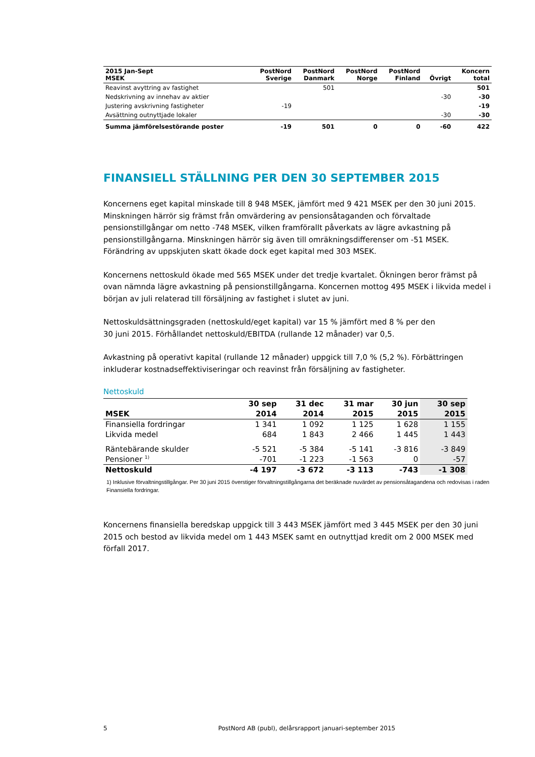| 2015 Jan-Sept MSEK | PostNord Sverige | PostNord Danmark | PostNord Norge | PostNord Finland | Övrigt | Koncern total |
| --- | --- | --- | --- | --- | --- | --- |
| Reavinst avyttring av fastighet | | 501 | | | | 501 |
| Nedskrivning av innehav av aktier | | | | | -30 | -30 |
| Justering avskrivning fastigheter | -19 | | | | | -19 |
| Avsättning outnyttjade lokaler | | | | | -30 | -30 |
| Summa jämförelsestörande poster | -19 | 501 | 0 | 0 | -60 | 422 |
FINANSIELL STÄLLNING PER DEN 30 SEPTEMBER 2015
Koncernens eget kapital minskade till 8 948 MSEK, jämfört med 9 421 MSEK per den 30 juni 2015. Minskningen härrör sig främst från omvärdering av pensionsåtaganden och förvaltade pensionstillgångar om netto -748 MSEK, vilken framförallt påverkats av lägre avkastning på pensionstillgångarna. Minskningen härrör sig även till omräkningsdifferenser om -51 MSEK. Förändring av uppskjuten skatt ökade dock eget kapital med 303 MSEK.
Koncernens nettoskuld ökade med 565 MSEK under det tredje kvartalet. Ökningen beror främst på ovan nämnda lägre avkastning på pensionstillgångarna. Koncernen mottog 495 MSEK i likvida medel i början av juli relaterad till försäljning av fastighet i slutet av juni.
Nettoskuldsättningsgraden (nettoskuld/eget kapital) var 15 % jämfört med 8 % per den
30 juni 2015. Förhållandet nettoskuld/EBITDA (rullande 12 månader) var 0,5.
Avkastning på operativt kapital (rullande 12 månader) uppgick till 7,0 % (5,2 %). Förbättringen inkluderar kostnadseffektiviseringar och reavinst från försäljning av fastigheter.
Nettoskuld
| | 30 sep | 31 dec | 31 mar | 30 jun | 30 sep |
| --- | --- | --- | --- | --- | --- |
| MSEK | 2014 | 2014 | 2015 | 2015 | 2015 |
| Finansiella fordringar | 1 341 | 1 092 | 1 125 | 1 628 | 1 155 |
| Likvida medel | 684 | 1 843 | 2 466 | 1 445 | 1 443 |
| Räntebärande skulder | -5 521 | -5 384 | -5 141 | -3 816 | -3 849 |
| Pensioner <sup>1)</sup> | -701 | -1 223 | -1 563 | 0 | -57 |
| Nettoskuld | -4 197 | -3 672 | -3 113 | -743 | -1 308 |
1) Inklusive förvaltningstillgångar. Per 30 juni 2015 överstiger förvaltningstillgångarna det beräknade nuvärdet av pensionsåtagandena och redovisas i raden Finansiella fordringar.
Koncernens finansiella beredskap uppgick till 3 443 MSEK jämfört med 3 445 MSEK per den 30 juni 2015 och bestod av likvida medel om 1 443 MSEK samt en outnyttjad kredit om 2 000 MSEK med förfall 2017.
5 PostNord AB (publ), delårsrapport januari-september 2015